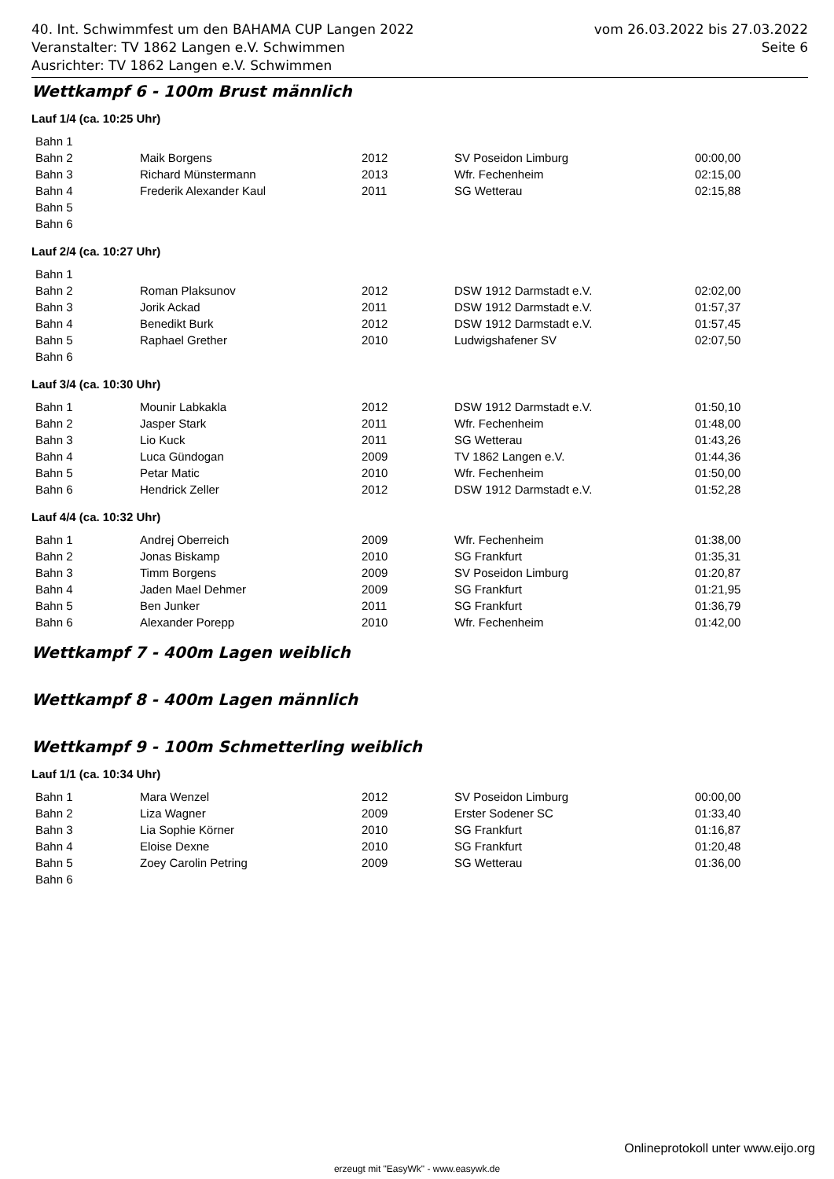vom 26.03.2022 bis 27.03.2022
Seite 6
40. Int. Schwimmfest um den BAHAMA CUP Langen 2022
Veranstalter: TV 1862 Langen e.V. Schwimmen
Ausrichter: TV 1862 Langen e.V. Schwimmen
Wettkampf 6 - 100m Brust männlich
Lauf 1/4 (ca. 10:25 Uhr)
| Bahn 1 | | | | |
| Bahn 2 | Maik Borgens | 2012 | SV Poseidon Limburg | 00:00,00 |
| Bahn 3 | Richard Münstermann | 2013 | Wfr. Fechenheim | 02:15,00 |
| Bahn 4 | Frederik Alexander Kaul | 2011 | SG Wetterau | 02:15,88 |
| Bahn 5 | | | | |
| Bahn 6 | | | | |
Lauf 2/4 (ca. 10:27 Uhr)
| Bahn 1 | | | | |
| Bahn 2 | Roman Plaksunov | 2012 | DSW 1912 Darmstadt e.V. | 02:02,00 |
| Bahn 3 | Jorik Ackad | 2011 | DSW 1912 Darmstadt e.V. | 01:57,37 |
| Bahn 4 | Benedikt Burk | 2012 | DSW 1912 Darmstadt e.V. | 01:57,45 |
| Bahn 5 | Raphael Grether | 2010 | Ludwigshafener SV | 02:07,50 |
| Bahn 6 | | | | |
Lauf 3/4 (ca. 10:30 Uhr)
| Bahn 1 | Mounir Labkakla | 2012 | DSW 1912 Darmstadt e.V. | 01:50,10 |
| Bahn 2 | Jasper Stark | 2011 | Wfr. Fechenheim | 01:48,00 |
| Bahn 3 | Lio Kuck | 2011 | SG Wetterau | 01:43,26 |
| Bahn 4 | Luca Gündogan | 2009 | TV 1862 Langen e.V. | 01:44,36 |
| Bahn 5 | Petar Matic | 2010 | Wfr. Fechenheim | 01:50,00 |
| Bahn 6 | Hendrick Zeller | 2012 | DSW 1912 Darmstadt e.V. | 01:52,28 |
Lauf 4/4 (ca. 10:32 Uhr)
| Bahn 1 | Andrej Oberreich | 2009 | Wfr. Fechenheim | 01:38,00 |
| Bahn 2 | Jonas Biskamp | 2010 | SG Frankfurt | 01:35,31 |
| Bahn 3 | Timm Borgens | 2009 | SV Poseidon Limburg | 01:20,87 |
| Bahn 4 | Jaden Mael Dehmer | 2009 | SG Frankfurt | 01:21,95 |
| Bahn 5 | Ben Junker | 2011 | SG Frankfurt | 01:36,79 |
| Bahn 6 | Alexander Porepp | 2010 | Wfr. Fechenheim | 01:42,00 |
Wettkampf 7 - 400m Lagen weiblich
Wettkampf 8 - 400m Lagen männlich
Wettkampf 9 - 100m Schmetterling weiblich
Lauf 1/1 (ca. 10:34 Uhr)
| Bahn 1 | Mara Wenzel | 2012 | SV Poseidon Limburg | 00:00,00 |
| Bahn 2 | Liza Wagner | 2009 | Erster Sodener SC | 01:33,40 |
| Bahn 3 | Lia Sophie Körner | 2010 | SG Frankfurt | 01:16,87 |
| Bahn 4 | Eloise Dexne | 2010 | SG Frankfurt | 01:20,48 |
| Bahn 5 | Zoey Carolin Petring | 2009 | SG Wetterau | 01:36,00 |
| Bahn 6 | | | | |
Onlineprotokoll unter www.eijo.org
erzeugt mit "EasyWk" - www.easywk.de